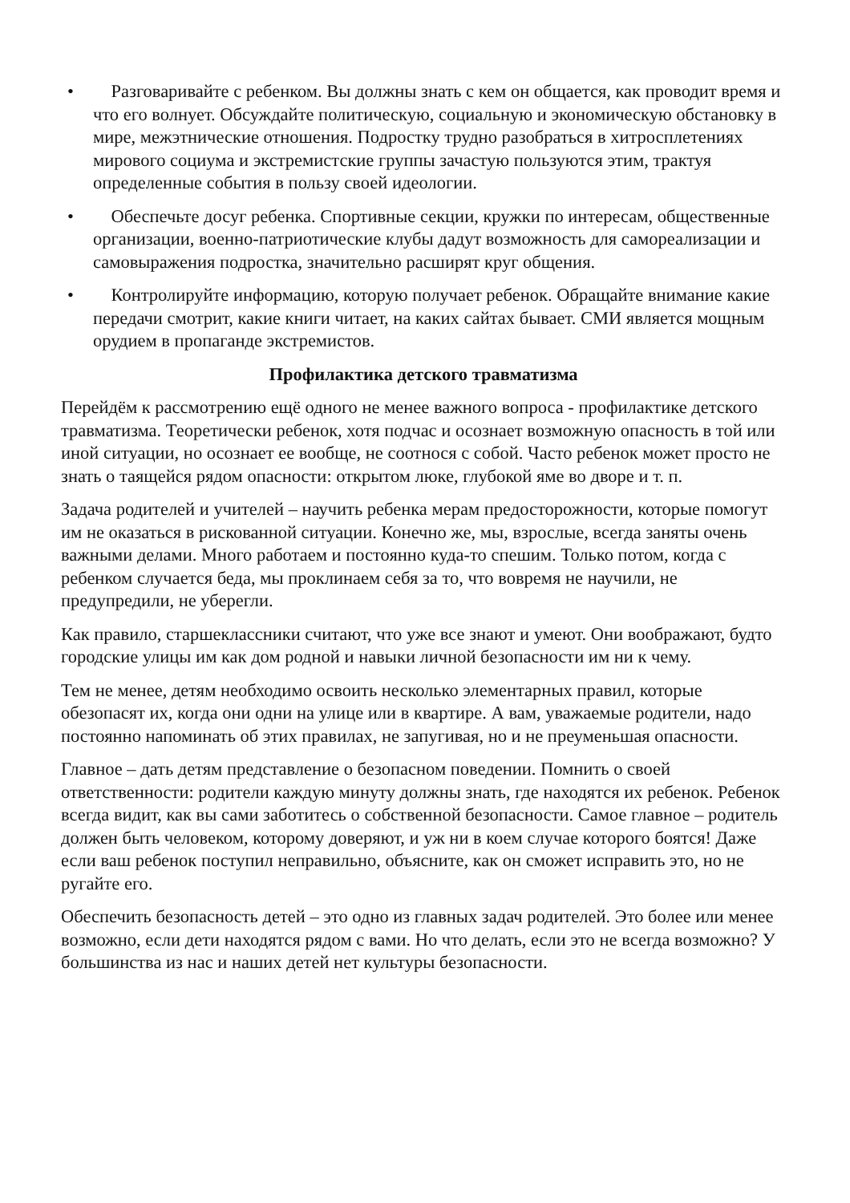• Разговаривайте с ребенком. Вы должны знать с кем он общается, как проводит время и что его волнует. Обсуждайте политическую, социальную и экономическую обстановку в мире, межэтнические отношения. Подростку трудно разобраться в хитросплетениях мирового социума и экстремистские группы зачастую пользуются этим, трактуя определенные события в пользу своей идеологии.
• Обеспечьте досуг ребенка. Спортивные секции, кружки по интересам, общественные организации, военно-патриотические клубы дадут возможность для самореализации и самовыражения подростка, значительно расширят круг общения.
• Контролируйте информацию, которую получает ребенок. Обращайте внимание какие передачи смотрит, какие книги читает, на каких сайтах бывает. СМИ является мощным орудием в пропаганде экстремистов.
Профилактика детского травматизма
Перейдём к рассмотрению ещё одного не менее важного вопроса - профилактике детского травматизма. Теоретически ребенок, хотя подчас и осознает возможную опасность в той или иной ситуации, но осознает ее вообще, не соотнося с собой. Часто ребенок может просто не знать о таящейся рядом опасности: открытом люке, глубокой яме во дворе и т. п.
Задача родителей и учителей – научить ребенка мерам предосторожности, которые помогут им не оказаться в рискованной ситуации. Конечно же, мы, взрослые, всегда заняты очень важными делами. Много работаем и постоянно куда-то спешим. Только потом, когда с ребенком случается беда, мы проклинаем себя за то, что вовремя не научили, не предупредили, не уберегли.
Как правило, старшеклассники считают, что уже все знают и умеют. Они воображают, будто городские улицы им как дом родной и навыки личной безопасности им ни к чему.
Тем не менее, детям необходимо освоить несколько элементарных правил, которые обезопасят их, когда они одни на улице или в квартире. А вам, уважаемые родители, надо постоянно напоминать об этих правилах, не запугивая, но и не преуменьшая опасности.
Главное – дать детям представление о безопасном поведении. Помнить о своей ответственности: родители каждую минуту должны знать, где находятся их ребенок. Ребенок всегда видит, как вы сами заботитесь о собственной безопасности. Самое главное – родитель должен быть человеком, которому доверяют, и уж ни в коем случае которого боятся! Даже если ваш ребенок поступил неправильно, объясните, как он сможет исправить это, но не ругайте его.
Обеспечить безопасность детей – это одно из главных задач родителей. Это более или менее возможно, если дети находятся рядом с вами. Но что делать, если это не всегда возможно? У большинства из нас и наших детей нет культуры безопасности.